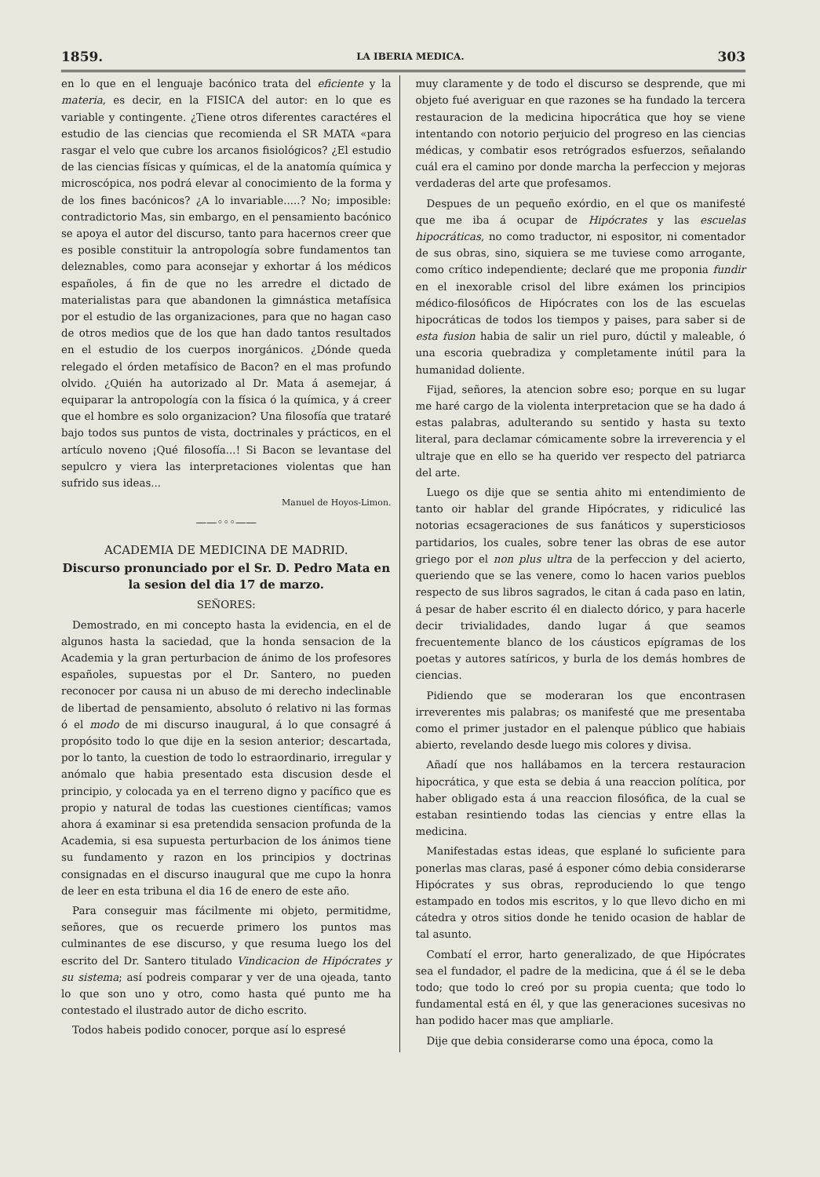1859. LA IBERIA MEDICA. 303
en lo que en el lenguaje bacónico trata del eficiente y la materia, es decir, en la FISICA del autor: en lo que es variable y contingente. ¿Tiene otros diferentes caractéres el estudio de las ciencias que recomienda el SR MATA «para rasgar el velo que cubre los arcanos fisiológicos? ¿El estudio de las ciencias físicas y químicas, el de la anatomía química y microscópica, nos podrá elevar al conocimiento de la forma y de los fines bacónicos? ¿A lo invariable.....? No; imposible: contradictorio Mas, sin embargo, en el pensamiento bacónico se apoya el autor del discurso, tanto para hacernos creer que es posible constituir la antropología sobre fundamentos tan deleznables, como para aconsejar y exhortar á los médicos españoles, á fin de que no les arredre el dictado de materialistas para que abandonen la gimnástica metafísica por el estudio de las organizaciones, para que no hagan caso de otros medios que de los que han dado tantos resultados en el estudio de los cuerpos inorgánicos. ¿Dónde queda relegado el órden metafísico de Bacon? en el mas profundo olvido. ¿Quién ha autorizado al Dr. Mata á asemejar, á equiparar la antropología con la física ó la química, y á creer que el hombre es solo organizacion? Una filosofía que trataré bajo todos sus puntos de vista, doctrinales y prácticos, en el artículo noveno ¡Qué filosofía...! Si Bacon se levantase del sepulcro y viera las interpretaciones violentas que han sufrido sus ideas...
Manuel de Hoyos-Limon.
——◦◦◦——
ACADEMIA DE MEDICINA DE MADRID.
Discurso pronunciado por el Sr. D. Pedro Mata en la sesion del dia 17 de marzo.
SEÑORES:
Demostrado, en mi concepto hasta la evidencia, en el de algunos hasta la saciedad, que la honda sensacion de la Academia y la gran perturbacion de ánimo de los profesores españoles, supuestas por el Dr. Santero, no pueden reconocer por causa ni un abuso de mi derecho indeclinable de libertad de pensamiento, absoluto ó relativo ni las formas ó el modo de mi discurso inaugural, á lo que consagré á propósito todo lo que dije en la sesion anterior; descartada, por lo tanto, la cuestion de todo lo estraordinario, irregular y anómalo que habia presentado esta discusion desde el principio, y colocada ya en el terreno digno y pacífico que es propio y natural de todas las cuestiones científicas; vamos ahora á examinar si esa pretendida sensacion profunda de la Academia, si esa supuesta perturbacion de los ánimos tiene su fundamento y razon en los principios y doctrinas consignadas en el discurso inaugural que me cupo la honra de leer en esta tribuna el dia 16 de enero de este año.
Para conseguir mas fácilmente mi objeto, permitidme, señores, que os recuerde primero los puntos mas culminantes de ese discurso, y que resuma luego los del escrito del Dr. Santero titulado Vindicacion de Hipócrates y su sistema; así podreis comparar y ver de una ojeada, tanto lo que son uno y otro, como hasta qué punto me ha contestado el ilustrado autor de dicho escrito.
Todos habeis podido conocer, porque así lo espresé
muy claramente y de todo el discurso se desprende, que mi objeto fué averiguar en que razones se ha fundado la tercera restauracion de la medicina hipocrática que hoy se viene intentando con notorio perjuicio del progreso en las ciencias médicas, y combatir esos retrógrados esfuerzos, señalando cuál era el camino por donde marcha la perfeccion y mejoras verdaderas del arte que profesamos.
Despues de un pequeño exórdio, en el que os manifesté que me iba á ocupar de Hipócrates y las escuelas hipocráticas, no como traductor, ni espositor, ni comentador de sus obras, sino, siquiera se me tuviese como arrogante, como crítico independiente; declaré que me proponia fundir en el inexorable crisol del libre exámen los principios médico-filosóficos de Hipócrates con los de las escuelas hipocráticas de todos los tiempos y paises, para saber si de esta fusion habia de salir un riel puro, dúctil y maleable, ó una escoria quebradiza y completamente inútil para la humanidad doliente.
Fijad, señores, la atencion sobre eso; porque en su lugar me haré cargo de la violenta interpretacion que se ha dado á estas palabras, adulterando su sentido y hasta su texto literal, para declamar cómicamente sobre la irreverencia y el ultraje que en ello se ha querido ver respecto del patriarca del arte.
Luego os dije que se sentia ahito mi entendimiento de tanto oir hablar del grande Hipócrates, y ridiculicé las notorias ecsageraciones de sus fanáticos y supersticiosos partidarios, los cuales, sobre tener las obras de ese autor griego por el non plus ultra de la perfeccion y del acierto, queriendo que se las venere, como lo hacen varios pueblos respecto de sus libros sagrados, le citan á cada paso en latin, á pesar de haber escrito él en dialecto dórico, y para hacerle decir trivialidades, dando lugar á que seamos frecuentemente blanco de los cáusticos epígramas de los poetas y autores satíricos, y burla de los demás hombres de ciencias.
Pidiendo que se moderaran los que encontrasen irreverentes mis palabras; os manifesté que me presentaba como el primer justador en el palenque público que habiais abierto, revelando desde luego mis colores y divisa.
Añadí que nos hallábamos en la tercera restauracion hipocrática, y que esta se debia á una reaccion política, por haber obligado esta á una reaccion filosófica, de la cual se estaban resintiendo todas las ciencias y entre ellas la medicina.
Manifestadas estas ideas, que esplané lo suficiente para ponerlas mas claras, pasé á esponer cómo debia considerarse Hipócrates y sus obras, reproduciendo lo que tengo estampado en todos mis escritos, y lo que llevo dicho en mi cátedra y otros sitios donde he tenido ocasion de hablar de tal asunto.
Combatí el error, harto generalizado, de que Hipócrates sea el fundador, el padre de la medicina, que á él se le deba todo; que todo lo creó por su propia cuenta; que todo lo fundamental está en él, y que las generaciones sucesivas no han podido hacer mas que ampliarle.
Dije que debia considerarse como una época, como la